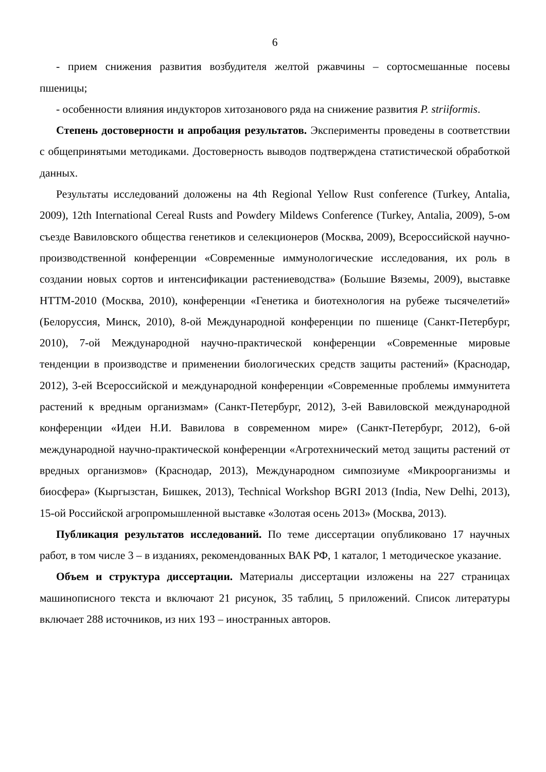6
- прием снижения развития возбудителя желтой ржавчины – сортосмешанные посевы пшеницы;
- особенности влияния индукторов хитозанового ряда на снижение развития P. striiformis.
Степень достоверности и апробация результатов. Эксперименты проведены в соответствии с общепринятыми методиками. Достоверность выводов подтверждена статистической обработкой данных.
Результаты исследований доложены на 4th Regional Yellow Rust conference (Turkey, Antalia, 2009), 12th International Cereal Rusts and Powdery Mildews Conference (Turkey, Antalia, 2009), 5-ом съезде Вавиловского общества генетиков и селекционеров (Москва, 2009), Всероссийской научно-производственной конференции «Современные иммунологические исследования, их роль в создании новых сортов и интенсификации растениеводства» (Большие Вяземы, 2009), выставке НТТМ-2010 (Москва, 2010), конференции «Генетика и биотехнология на рубеже тысячелетий» (Белоруссия, Минск, 2010), 8-ой Международной конференции по пшенице (Санкт-Петербург, 2010), 7-ой Международной научно-практической конференции «Современные мировые тенденции в производстве и применении биологических средств защиты растений» (Краснодар, 2012), 3-ей Всероссийской и международной конференции «Современные проблемы иммунитета растений к вредным организмам» (Санкт-Петербург, 2012), 3-ей Вавиловской международной конференции «Идеи Н.И. Вавилова в современном мире» (Санкт-Петербург, 2012), 6-ой международной научно-практической конференции «Агротехнический метод защиты растений от вредных организмов» (Краснодар, 2013), Международном симпозиуме «Микроорганизмы и биосфера» (Кыргызстан, Бишкек, 2013), Technical Workshop BGRI 2013 (India, New Delhi, 2013), 15-ой Российской агропромышленной выставке «Золотая осень 2013» (Москва, 2013).
Публикация результатов исследований. По теме диссертации опубликовано 17 научных работ, в том числе 3 – в изданиях, рекомендованных ВАК РФ, 1 каталог, 1 методическое указание.
Объем и структура диссертации. Материалы диссертации изложены на 227 страницах машинописного текста и включают 21 рисунок, 35 таблиц, 5 приложений. Список литературы включает 288 источников, из них 193 – иностранных авторов.